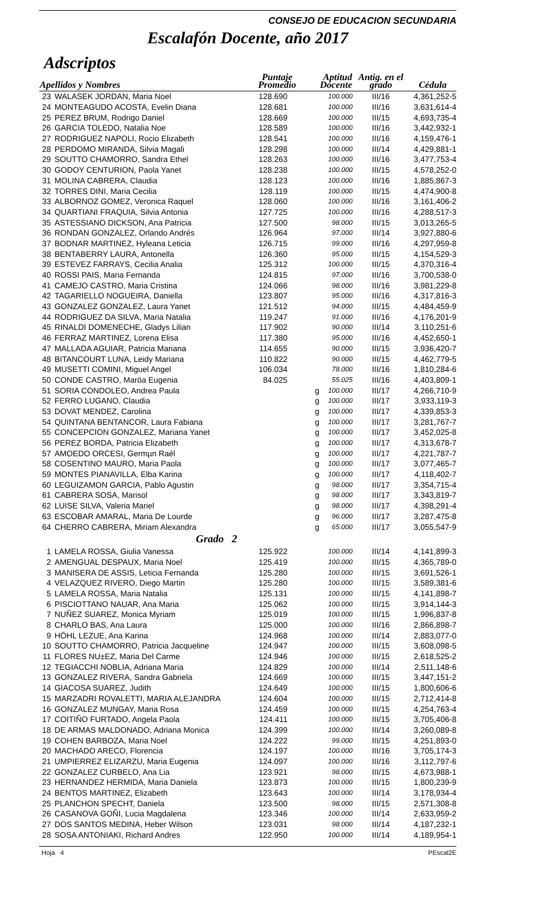CONSEJO DE EDUCACION SECUNDARIA
Escalafón Docente, año 2017
Adscriptos
| Apellidos y Nombres | | Puntaje Promedio | Aptitud Docente | | Antig. en el grado | Cédula |
| --- | --- | --- | --- | --- | --- | --- |
| 23 | WALASEK JORDAN, Maria Noel | 128.690 | | 100.000 | III/16 | 4,361,252-5 |
| 24 | MONTEAGUDO ACOSTA, Evelin Diana | 128.681 | | 100.000 | III/16 | 3,631,614-4 |
| 25 | PEREZ BRUM, Rodrigo Daniel | 128.669 | | 100.000 | III/15 | 4,693,735-4 |
| 26 | GARCIA TOLEDO, Natalia Noe | 128.589 | | 100.000 | III/16 | 3,442,932-1 |
| 27 | RODRIGUEZ NAPOLI, Rocio Elizabeth | 128.541 | | 100.000 | III/16 | 4,159,476-1 |
| 28 | PERDOMO MIRANDA, Silvia Magali | 128.298 | | 100.000 | III/14 | 4,429,881-1 |
| 29 | SOUTTO CHAMORRO, Sandra Ethel | 128.263 | | 100.000 | III/16 | 3,477,753-4 |
| 30 | GODOY CENTURION, Paola Yanet | 128.238 | | 100.000 | III/15 | 4,578,252-0 |
| 31 | MOLINA CABRERA, Claudia | 128.123 | | 100.000 | III/16 | 1,885,867-3 |
| 32 | TORRES DINI, Maria Cecilia | 128.119 | | 100.000 | III/15 | 4,474,900-8 |
| 33 | ALBORNOZ GOMEZ, Veronica Raquel | 128.060 | | 100.000 | III/16 | 3,161,406-2 |
| 34 | QUARTIANI FRAQUIA, Silvia Antonia | 127.725 | | 100.000 | III/16 | 4,288,517-3 |
| 35 | ASTESSIANO DICKSON, Ana Patricia | 127.500 | | 98.000 | III/15 | 3,013,265-5 |
| 36 | RONDAN GONZALEZ, Orlando Andrés | 126.964 | | 97.000 | III/14 | 3,927,880-6 |
| 37 | BODNAR MARTINEZ, Hyleana Leticia | 126.715 | | 99.000 | III/16 | 4,297,959-8 |
| 38 | BENTABERRY LAURA, Antonella | 126.360 | | 95.000 | III/15 | 4,154,529-3 |
| 39 | ESTEVEZ FARRAYS, Cecilia Analia | 125.312 | | 100.000 | III/15 | 4,370,316-4 |
| 40 | ROSSI PAIS, Maria Fernanda | 124.815 | | 97.000 | III/16 | 3,700,538-0 |
| 41 | CAMEJO CASTRO, Maria Cristina | 124.066 | | 98.000 | III/16 | 3,981,229-8 |
| 42 | TAGARIELLO NOGUEIRA, Daniella | 123.807 | | 95.000 | III/16 | 4,317,816-3 |
| 43 | GONZALEZ GONZALEZ, Laura Yanet | 121.512 | | 94.000 | III/15 | 4,484,459-9 |
| 44 | RODRIGUEZ DA SILVA, Maria Natalia | 119.247 | | 91.000 | III/16 | 4,176,201-9 |
| 45 | RINALDI DOMENECHE, Gladys Lilian | 117.902 | | 90.000 | III/14 | 3,110,251-6 |
| 46 | FERRAZ MARTINEZ, Lorena Elisa | 117.380 | | 95.000 | III/16 | 4,452,650-1 |
| 47 | MALLADA AGUIAR, Patricia Mariana | 114.655 | | 90.000 | III/15 | 3,936,420-7 |
| 48 | BITANCOURT LUNA, Leidy Mariana | 110.822 | | 90.000 | III/15 | 4,462,779-5 |
| 49 | MUSETTI COMINI, Miguel Angel | 106.034 | | 78.000 | III/16 | 1,810,284-6 |
| 50 | CONDE CASTRO, Maröa Eugenia | 84.025 | | 55.025 | III/16 | 4,403,809-1 |
| 51 | SORIA CONDOLEO, Andrea Paula | | g | 100.000 | III/17 | 4,266,710-9 |
| 52 | FERRO LUGANO, Claudia | | g | 100.000 | III/17 | 3,933,119-3 |
| 53 | DOVAT MENDEZ, Carolina | | g | 100.000 | III/17 | 4,339,853-3 |
| 54 | QUINTANA BENTANCOR, Laura Fabiana | | g | 100.000 | III/17 | 3,281,767-7 |
| 55 | CONCEPCION GONZALEZ, Mariana Yanet | | g | 100.000 | III/17 | 3,452,025-8 |
| 56 | PEREZ BORDA, Patricia Elizabeth | | g | 100.000 | III/17 | 4,313,678-7 |
| 57 | AMOEDO ORCESI, Germµn Raél | | g | 100.000 | III/17 | 4,221,787-7 |
| 58 | COSENTINO MAURO, Maria Paola | | g | 100.000 | III/17 | 3,077,465-7 |
| 59 | MONTES PIANAVILLA, Elba Karina | | g | 100.000 | III/17 | 4,118,402-7 |
| 60 | LEGUIZAMON GARCIA, Pablo Agustin | | g | 98.000 | III/17 | 3,354,715-4 |
| 61 | CABRERA SOSA, Marisol | | g | 98.000 | III/17 | 3,343,819-7 |
| 62 | LUISE SILVA, Valeria Mariel | | g | 98.000 | III/17 | 4,398,291-4 |
| 63 | ESCOBAR AMARAL, Maria De Lourde | | g | 96.000 | III/17 | 3,287,475-8 |
| 64 | CHERRO CABRERA, Miriam Alexandra | | g | 65.000 | III/17 | 3,055,547-9 |
| | Grado 2 | | | | | |
| 1 | LAMELA ROSSA, Giulia Vanessa | 125.922 | | 100.000 | III/14 | 4,141,899-3 |
| 2 | AMENGUAL DESPAUX, Maria Noel | 125.419 | | 100.000 | III/15 | 4,365,789-0 |
| 3 | MANISERA DE ASSIS, Leticia Fernanda | 125.280 | | 100.000 | III/15 | 3,691,526-1 |
| 4 | VELAZQUEZ RIVERO, Diego Martin | 125.280 | | 100.000 | III/15 | 3,589,381-6 |
| 5 | LAMELA ROSSA, Maria Natalia | 125.131 | | 100.000 | III/15 | 4,141,898-7 |
| 6 | PISCIOTTANO NAUAR, Ana Maria | 125.062 | | 100.000 | III/15 | 3,914,144-3 |
| 7 | NUÑEZ SUAREZ, Monica Myriam | 125.019 | | 100.000 | III/15 | 1,996,837-8 |
| 8 | CHARLO BAS, Ana Laura | 125.000 | | 100.000 | III/16 | 2,866,898-7 |
| 9 | HÖHL LEZUE, Ana Karina | 124.968 | | 100.000 | III/14 | 2,883,077-0 |
| 10 | SOUTTO CHAMORRO, Patricia Jacqueline | 124.947 | | 100.000 | III/15 | 3,608,098-5 |
| 11 | FLORES NU±EZ, Maria Del Carme | 124.946 | | 100.000 | III/15 | 2,618,525-2 |
| 12 | TEGIACCHI NOBLIA, Adriana Maria | 124.829 | | 100.000 | III/14 | 2,511,148-6 |
| 13 | GONZALEZ RIVERA, Sandra Gabriela | 124.669 | | 100.000 | III/15 | 3,447,151-2 |
| 14 | GIACOSA SUAREZ, Judith | 124.649 | | 100.000 | III/15 | 1,800,606-6 |
| 15 | MARZADRI ROVALETTI, MARIA ALEJANDRA | 124.604 | | 100.000 | III/15 | 2,712,414-8 |
| 16 | GONZALEZ MUNGAY, Maria Rosa | 124.459 | | 100.000 | III/15 | 4,254,763-4 |
| 17 | COITIÑO FURTADO, Angela Paola | 124.411 | | 100.000 | III/15 | 3,705,406-8 |
| 18 | DE ARMAS MALDONADO, Adriana Monica | 124.399 | | 100.000 | III/14 | 3,260,089-8 |
| 19 | COHEN BARBOZA, Maria Noel | 124.222 | | 99.000 | III/15 | 4,251,893-0 |
| 20 | MACHADO ARECO, Florencia | 124.197 | | 100.000 | III/16 | 3,705,174-3 |
| 21 | UMPIERREZ ELIZARZU, Maria Eugenia | 124.097 | | 100.000 | III/16 | 3,112,797-6 |
| 22 | GONZALEZ CURBELO, Ana Lia | 123.921 | | 98.000 | III/15 | 4,673,988-1 |
| 23 | HERNANDEZ HERMIDA, Maria Daniela | 123.873 | | 100.000 | III/15 | 1,800,239-9 |
| 24 | BENTOS MARTINEZ, Elizabeth | 123.643 | | 100.000 | III/14 | 3,178,934-4 |
| 25 | PLANCHON SPECHT, Daniela | 123.500 | | 98.000 | III/15 | 2,571,308-8 |
| 26 | CASANOVA GOÑI, Lucia Magdalena | 123.346 | | 100.000 | III/14 | 2,633,959-2 |
| 27 | DOS SANTOS MEDINA, Heber Wilson | 123.031 | | 98.000 | III/14 | 4,187,232-1 |
| 28 | SOSA ANTONIAKI, Richard Andres | 122.950 | | 100.000 | III/14 | 4,189,954-1 |
Hoja 4 PEscal2E